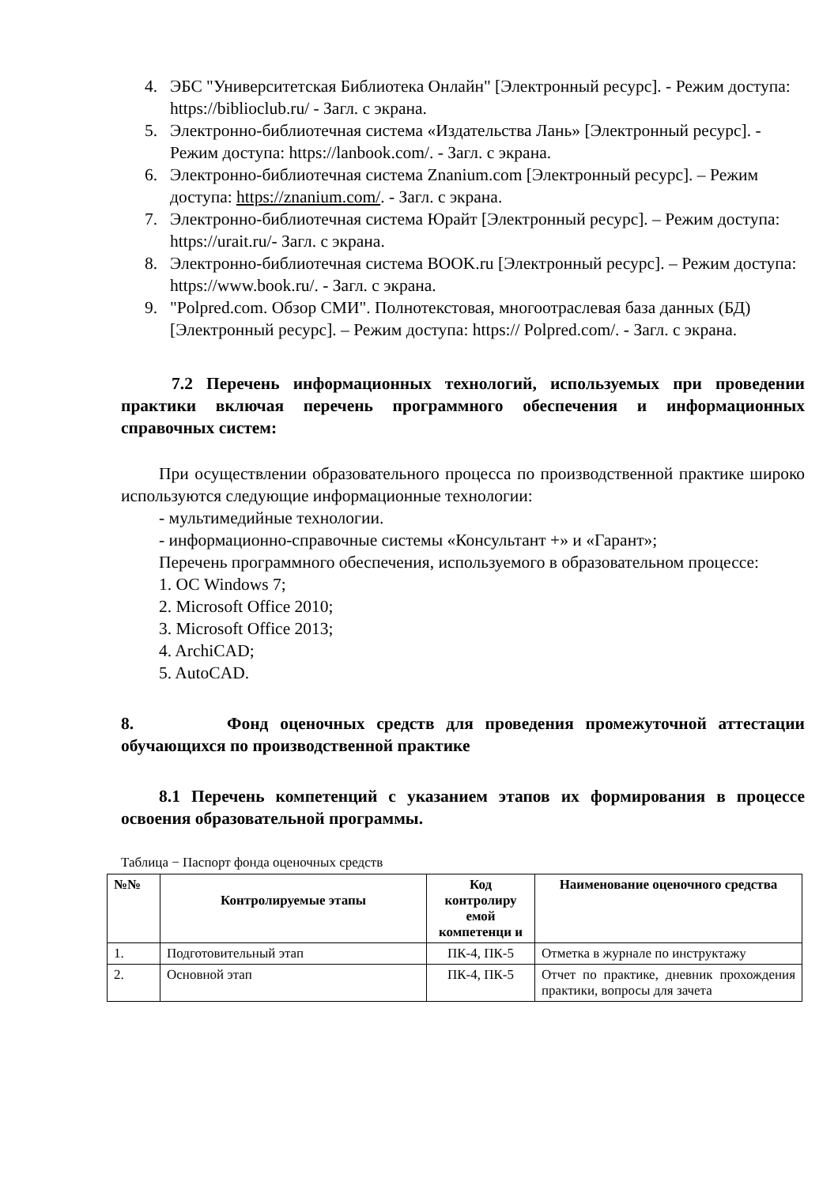4. ЭБС "Университетская Библиотека Онлайн" [Электронный ресурс]. - Режим доступа: https://biblioclub.ru/ - Загл. с экрана.
5. Электронно-библиотечная система «Издательства Лань» [Электронный ресурс]. - Режим доступа: https://lanbook.com/. - Загл. с экрана.
6. Электронно-библиотечная система Znanium.com [Электронный ресурс]. – Режим доступа: https://znanium.com/. - Загл. с экрана.
7. Электронно-библиотечная система Юрайт [Электронный ресурс]. – Режим доступа: https://urait.ru/- Загл. с экрана.
8. Электронно-библиотечная система BOOK.ru [Электронный ресурс]. – Режим доступа: https://www.book.ru/. - Загл. с экрана.
9. "Polpred.com. Обзор СМИ". Полнотекстовая, многоотраслевая база данных (БД) [Электронный ресурс]. – Режим доступа: https:// Polpred.com/. - Загл. с экрана.
7.2 Перечень информационных технологий, используемых при проведении практики включая перечень программного обеспечения и информационных справочных систем:
При осуществлении образовательного процесса по производственной практике широко используются следующие информационные технологии:
- мультимедийные технологии.
- информационно-справочные системы «Консультант +» и «Гарант»;
Перечень программного обеспечения, используемого в образовательном процессе:
1. ОС Windows 7;
2. Microsoft Office 2010;
3. Microsoft Office 2013;
4. ArchiCAD;
5. AutoCAD.
8. Фонд оценочных средств для проведения промежуточной аттестации обучающихся по производственной практике
8.1 Перечень компетенций с указанием этапов их формирования в процессе освоения образовательной программы.
Таблица − Паспорт фонда оценочных средств
| №№ | Контролируемые этапы | Код контролиру емой компетенци и | Наименование оценочного средства |
| --- | --- | --- | --- |
| 1. | Подготовительный этап | ПК-4, ПК-5 | Отметка в журнале по инструктажу |
| 2. | Основной этап | ПК-4, ПК-5 | Отчет по практике, дневник прохождения практики, вопросы для зачета |